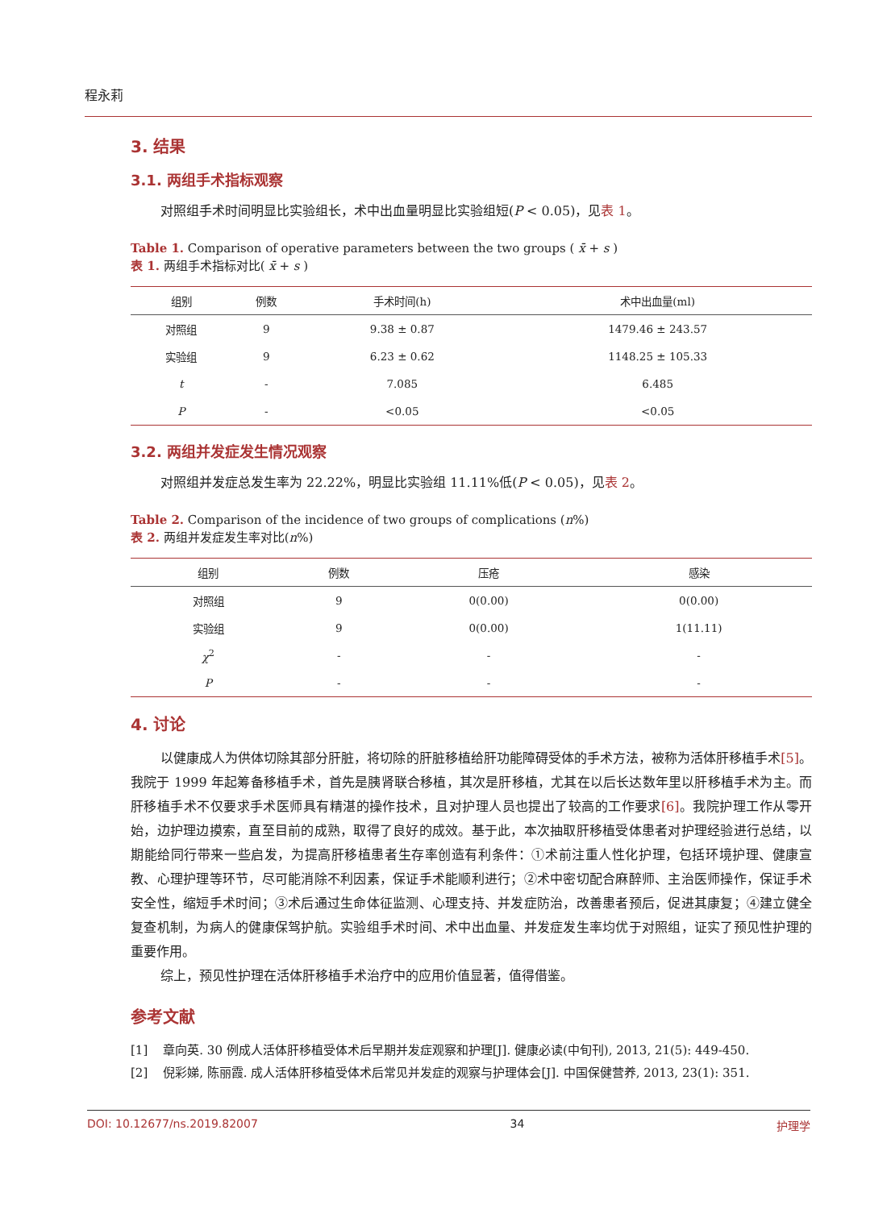程永莉
3. 结果
3.1. 两组手术指标观察
对照组手术时间明显比实验组长，术中出血量明显比实验组短(P < 0.05)，见表 1。
Table 1. Comparison of operative parameters between the two groups ( x̄ + s )
表 1. 两组手术指标对比( x̄ + s )
| 组别 | 例数 | 手术时间(h) | 术中出血量(ml) |
| --- | --- | --- | --- |
| 对照组 | 9 | 9.38 ± 0.87 | 1479.46 ± 243.57 |
| 实验组 | 9 | 6.23 ± 0.62 | 1148.25 ± 105.33 |
| t | - | 7.085 | 6.485 |
| P | - | <0.05 | <0.05 |
3.2. 两组并发症发生情况观察
对照组并发症总发生率为 22.22%，明显比实验组 11.11%低(P < 0.05)，见表 2。
Table 2. Comparison of the incidence of two groups of complications (n%)
表 2. 两组并发症发生率对比(n%)
| 组别 | 例数 | 压疮 | 感染 |
| --- | --- | --- | --- |
| 对照组 | 9 | 0(0.00) | 0(0.00) |
| 实验组 | 9 | 0(0.00) | 1(11.11) |
| χ<sup>2</sup> | - | - | - |
| P | - | - | - |
4. 讨论
以健康成人为供体切除其部分肝脏，将切除的肝脏移植给肝功能障碍受体的手术方法，被称为活体肝移植手术[5]。我院于 1999 年起筹备移植手术，首先是胰肾联合移植，其次是肝移植，尤其在以后长达数年里以肝移植手术为主。而肝移植手术不仅要求手术医师具有精湛的操作技术，且对护理人员也提出了较高的工作要求[6]。我院护理工作从零开始，边护理边摸索，直至目前的成熟，取得了良好的成效。基于此，本次抽取肝移植受体患者对护理经验进行总结，以期能给同行带来一些启发，为提高肝移植患者生存率创造有利条件：①术前注重人性化护理，包括环境护理、健康宣教、心理护理等环节，尽可能消除不利因素，保证手术能顺利进行；②术中密切配合麻醉师、主治医师操作，保证手术安全性，缩短手术时间；③术后通过生命体征监测、心理支持、并发症防治，改善患者预后，促进其康复；④建立健全复查机制，为病人的健康保驾护航。实验组手术时间、术中出血量、并发症发生率均优于对照组，证实了预见性护理的重要作用。
综上，预见性护理在活体肝移植手术治疗中的应用价值显著，值得借鉴。
参考文献
[1] 章向英. 30 例成人活体肝移植受体术后早期并发症观察和护理[J]. 健康必读(中旬刊), 2013, 21(5): 449-450.
[2] 倪彩娣, 陈丽霞. 成人活体肝移植受体术后常见并发症的观察与护理体会[J]. 中国保健营养, 2013, 23(1): 351.
DOI: 10.12677/ns.2019.82007 34 护理学